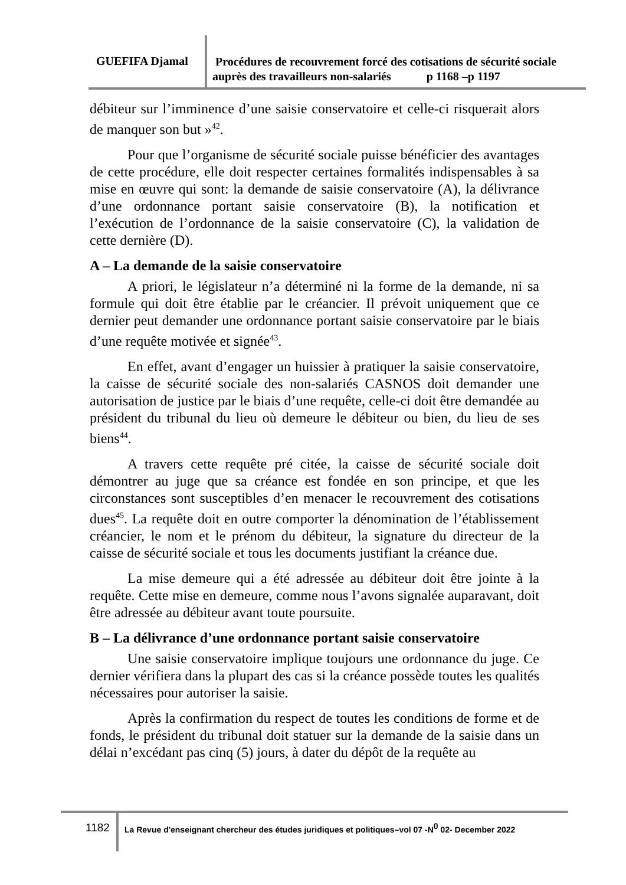GUEFIFA Djamal
Procédures de recouvrement forcé des cotisations de sécurité sociale auprès des travailleurs non-salariés p 1168 –p 1197
débiteur sur l’imminence d’une saisie conservatoire et celle-ci risquerait alors de manquer son but »<sup>42</sup>.
Pour que l’organisme de sécurité sociale puisse bénéficier des avantages de cette procédure, elle doit respecter certaines formalités indispensables à sa mise en œuvre qui sont: la demande de saisie conservatoire (A), la délivrance d’une ordonnance portant saisie conservatoire (B), la notification et l’exécution de l’ordonnance de la saisie conservatoire (C), la validation de cette dernière (D).
A – La demande de la saisie conservatoire
A priori, le législateur n’a déterminé ni la forme de la demande, ni sa formule qui doit être établie par le créancier. Il prévoit uniquement que ce dernier peut demander une ordonnance portant saisie conservatoire par le biais d’une requête motivée et signée<sup>43</sup>.
En effet, avant d’engager un huissier à pratiquer la saisie conservatoire, la caisse de sécurité sociale des non-salariés CASNOS doit demander une autorisation de justice par le biais d’une requête, celle-ci doit être demandée au président du tribunal du lieu où demeure le débiteur ou bien, du lieu de ses biens<sup>44</sup>.
A travers cette requête pré citée, la caisse de sécurité sociale doit démontrer au juge que sa créance est fondée en son principe, et que les circonstances sont susceptibles d’en menacer le recouvrement des cotisations dues<sup>45</sup>. La requête doit en outre comporter la dénomination de l’établissement créancier, le nom et le prénom du débiteur, la signature du directeur de la caisse de sécurité sociale et tous les documents justifiant la créance due.
La mise demeure qui a été adressée au débiteur doit être jointe à la requête. Cette mise en demeure, comme nous l’avons signalée auparavant, doit être adressée au débiteur avant toute poursuite.
B – La délivrance d’une ordonnance portant saisie conservatoire
Une saisie conservatoire implique toujours une ordonnance du juge. Ce dernier vérifiera dans la plupart des cas si la créance possède toutes les qualités nécessaires pour autoriser la saisie.
Après la confirmation du respect de toutes les conditions de forme et de fonds, le président du tribunal doit statuer sur la demande de la saisie dans un délai n’excédant pas cinq (5) jours, à dater du dépôt de la requête au
1182
La Revue d'enseignant chercheur des études juridiques et politiques–vol 07 -N<sup>0</sup> 02- December 2022